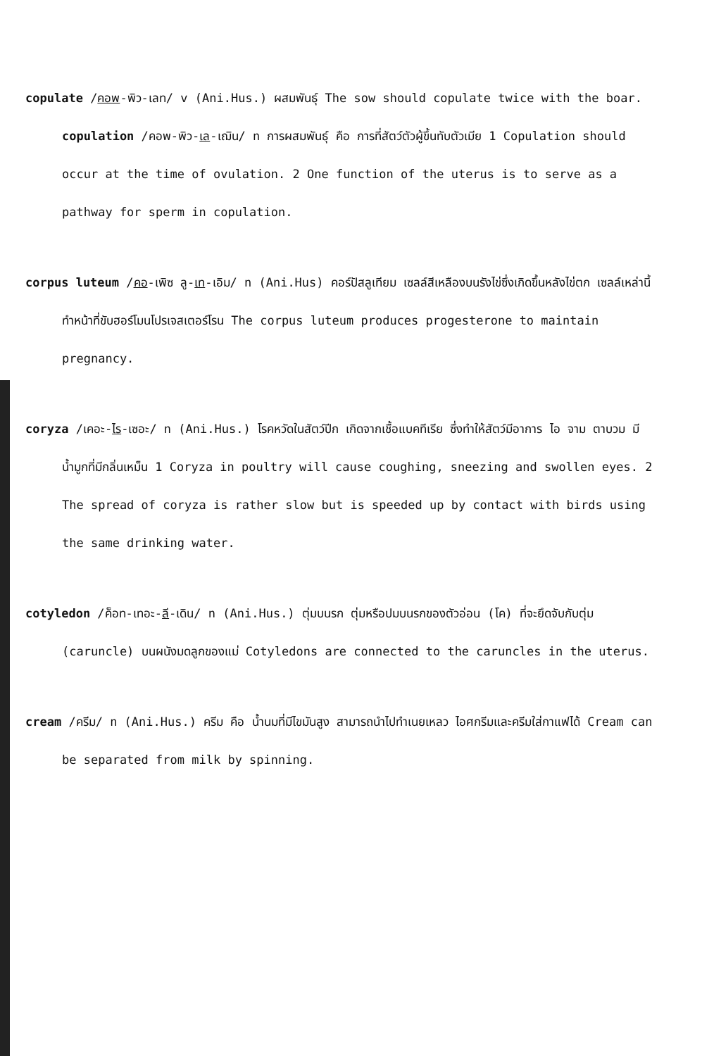copulate /คอพ-พิว-เลท/ v (Ani.Hus.) ผสมพันธุ์ The sow should copulate twice with the boar. copulation /คอพ-พิว-เล-เฌิน/ n การผสมพันธุ์ คือ การที่สัตว์ตัวผู้ขึ้นทับตัวเมีย 1 Copulation should occur at the time of ovulation. 2 One function of the uterus is to serve as a pathway for sperm in copulation.
corpus luteum /คอ-เพิซ ลู-เท-เอิม/ n (Ani.Hus) คอร์ปัสลูเทียม เซลล์สีเหลืองบนรังไข่ซึ่งเกิดขึ้นหลังไข่ตก เซลล์เหล่านี้ทำหน้าที่ขับฮอร์โมนโปรเจสเตอร์โรน The corpus luteum produces progesterone to maintain pregnancy.
coryza /เคอะ-ไร-เซอะ/ n (Ani.Hus.) โรคหวัดในสัตว์ปีก เกิดจากเชื้อแบคทีเรีย ซึ่งทำให้สัตว์มีอาการ ไอ จาม ตาบวม มีน้ำมูกที่มีกลิ่นเหม็น 1 Coryza in poultry will cause coughing, sneezing and swollen eyes. 2 The spread of coryza is rather slow but is speeded up by contact with birds using the same drinking water.
cotyledon /ค็อท-เทอะ-ลี-เดิน/ n (Ani.Hus.) ตุ่มบนรก ตุ่มหรือปมบนรกของตัวอ่อน (โค) ที่จะยึดจับกับตุ่ม (caruncle) บนผนังมดลูกของแม่ Cotyledons are connected to the caruncles in the uterus.
cream /ครีม/ n (Ani.Hus.) ครีม คือ น้ำนมที่มีไขมันสูง สามารถนำไปทำเนยเหลว ไอศกรีมและครีมใส่กาแฟได้ Cream can be separated from milk by spinning.